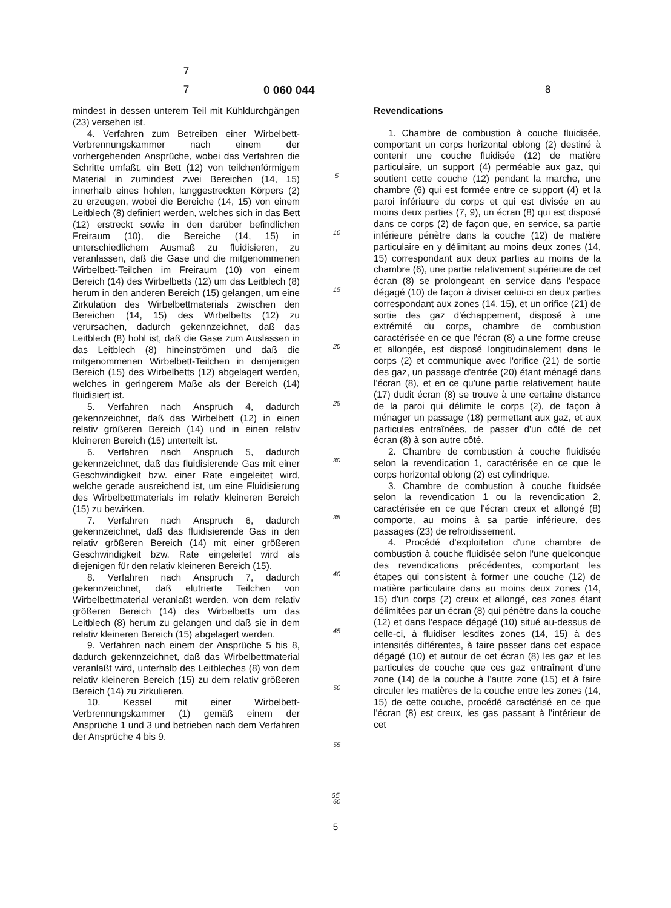7
7 0 060 044 8
mindest in dessen unterem Teil mit Kühldurchgängen (23) versehen ist.
4. Verfahren zum Betreiben einer Wirbelbett-Verbrennungskammer nach einem der vorhergehenden Ansprüche, wobei das Verfahren die Schritte umfaßt, ein Bett (12) von teilchenförmigem Material in zumindest zwei Bereichen (14, 15) innerhalb eines hohlen, langgestreckten Körpers (2) zu erzeugen, wobei die Bereiche (14, 15) von einem Leitblech (8) definiert werden, welches sich in das Bett (12) erstreckt sowie in den darüber befindlichen Freiraum (10), die Bereiche (14, 15) in unterschiedlichem Ausmaß zu fluidisieren, zu veranlassen, daß die Gase und die mitgenommenen Wirbelbett-Teilchen im Freiraum (10) von einem Bereich (14) des Wirbelbetts (12) um das Leitblech (8) herum in den anderen Bereich (15) gelangen, um eine Zirkulation des Wirbelbettmaterials zwischen den Bereichen (14, 15) des Wirbelbetts (12) zu verursachen, dadurch gekennzeichnet, daß das Leitblech (8) hohl ist, daß die Gase zum Auslassen in das Leitblech (8) hineinströmen und daß die mitgenommenen Wirbelbett-Teilchen in demjenigen Bereich (15) des Wirbelbetts (12) abgelagert werden, welches in geringerem Maße als der Bereich (14) fluidisiert ist.
5. Verfahren nach Anspruch 4, dadurch gekennzeichnet, daß das Wirbelbett (12) in einen relativ größeren Bereich (14) und in einen relativ kleineren Bereich (15) unterteilt ist.
6. Verfahren nach Anspruch 5, dadurch gekennzeichnet, daß das fluidisierende Gas mit einer Geschwindigkeit bzw. einer Rate eingeleitet wird, welche gerade ausreichend ist, um eine Fluidisierung des Wirbelbettmaterials im relativ kleineren Bereich (15) zu bewirken.
7. Verfahren nach Anspruch 6, dadurch gekennzeichnet, daß das fluidisierende Gas in den relativ größeren Bereich (14) mit einer größeren Geschwindigkeit bzw. Rate eingeleitet wird als diejenigen für den relativ kleineren Bereich (15).
8. Verfahren nach Anspruch 7, dadurch gekennzeichnet, daß elutrierte Teilchen von Wirbelbettmaterial veranlaßt werden, von dem relativ größeren Bereich (14) des Wirbelbetts um das Leitblech (8) herum zu gelangen und daß sie in dem relativ kleineren Bereich (15) abgelagert werden.
9. Verfahren nach einem der Ansprüche 5 bis 8, dadurch gekennzeichnet, daß das Wirbelbettmaterial veranlaßt wird, unterhalb des Leitbleches (8) von dem relativ kleineren Bereich (15) zu dem relativ größeren Bereich (14) zu zirkulieren.
10. Kessel mit einer Wirbelbett-Verbrennungskammer (1) gemäß einem der Ansprüche 1 und 3 und betrieben nach dem Verfahren der Ansprüche 4 bis 9.
5
10
15
20
25
30
35
40
45
50
55
60
Revendications
1. Chambre de combustion à couche fluidisée, comportant un corps horizontal oblong (2) destiné à contenir une couche fluidisée (12) de matière particulaire, un support (4) perméable aux gaz, qui soutient cette couche (12) pendant la marche, une chambre (6) qui est formée entre ce support (4) et la paroi inférieure du corps et qui est divisée en au moins deux parties (7, 9), un écran (8) qui est disposé dans ce corps (2) de façon que, en service, sa partie inférieure pénètre dans la couche (12) de matière particulaire en y délimitant au moins deux zones (14, 15) correspondant aux deux parties au moins de la chambre (6), une partie relativement supérieure de cet écran (8) se prolongeant en service dans l'espace dégagé (10) de façon à diviser celui-ci en deux parties correspondant aux zones (14, 15), et un orifice (21) de sortie des gaz d'échappement, disposé à une extrémité du corps, chambre de combustion caractérisée en ce que l'écran (8) a une forme creuse et allongée, est disposé longitudinalement dans le corps (2) et communique avec l'orifice (21) de sortie des gaz, un passage d'entrée (20) étant ménagé dans l'écran (8), et en ce qu'une partie relativement haute (17) dudit écran (8) se trouve à une certaine distance de la paroi qui délimite le corps (2), de façon à ménager un passage (18) permettant aux gaz, et aux particules entraînées, de passer d'un côté de cet écran (8) à son autre côté.
2. Chambre de combustion à couche fluidisée selon la revendication 1, caractérisée en ce que le corps horizontal oblong (2) est cylindrique.
3. Chambre de combustion à couche fluidsée selon la revendication 1 ou la revendication 2, caractérisée en ce que l'écran creux et allongé (8) comporte, au moins à sa partie inférieure, des passages (23) de refroidissement.
4. Procédé d'exploitation d'une chambre de combustion à couche fluidisée selon l'une quelconque des revendications précédentes, comportant les étapes qui consistent à former une couche (12) de matière particulaire dans au moins deux zones (14, 15) d'un corps (2) creux et allongé, ces zones étant délimitées par un écran (8) qui pénètre dans la couche (12) et dans l'espace dégagé (10) situé au-dessus de celle-ci, à fluidiser lesdites zones (14, 15) à des intensités différentes, à faire passer dans cet espace dégagé (10) et autour de cet écran (8) les gaz et les particules de couche que ces gaz entraînent d'une zone (14) de la couche à l'autre zone (15) et à faire circuler les matières de la couche entre les zones (14, 15) de cette couche, procédé caractérisé en ce que l'écran (8) est creux, les gas passant à l'intérieur de cet
65
5